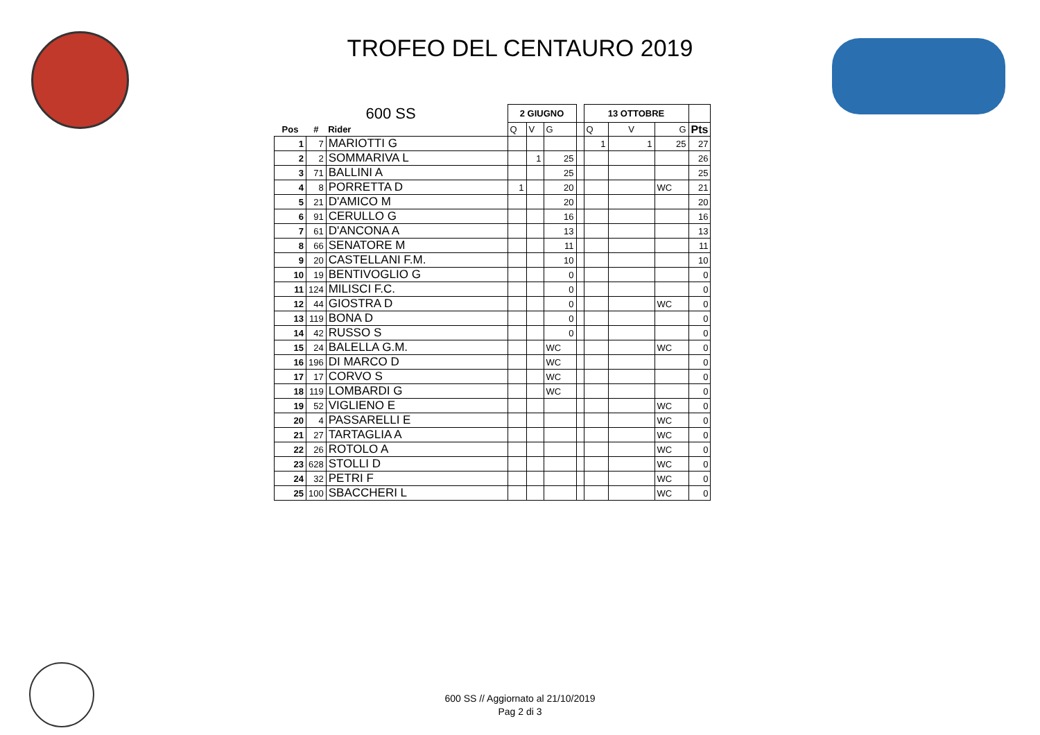TROFEO DEL CENTAURO 2019
| 600 SS | | | 2 GIUGNO | | | | 13 OTTOBRE | | | |
| Pos | # | Rider | Q | V | G | | Q | V | G | Pts |
| 1 | 7 | MARIOTTI G | | | | | 1 | 1 | 25 | 27 |
| 2 | 2 | SOMMARIVA L | | 1 | 25 | | | | | 26 |
| 3 | 71 | BALLINI A | | | 25 | | | | | 25 |
| 4 | 8 | PORRETTA D | 1 | | 20 | | | | WC | 21 |
| 5 | 21 | D'AMICO M | | | 20 | | | | | 20 |
| 6 | 91 | CERULLO G | | | 16 | | | | | 16 |
| 7 | 61 | D'ANCONA A | | | 13 | | | | | 13 |
| 8 | 66 | SENATORE M | | | 11 | | | | | 11 |
| 9 | 20 | CASTELLANI F.M. | | | 10 | | | | | 10 |
| 10 | 19 | BENTIVOGLIO G | | | 0 | | | | | 0 |
| 11 | 124 | MILISCI F.C. | | | 0 | | | | | 0 |
| 12 | 44 | GIOSTRA D | | | 0 | | | | WC | 0 |
| 13 | 119 | BONA D | | | 0 | | | | | 0 |
| 14 | 42 | RUSSO S | | | 0 | | | | | 0 |
| 15 | 24 | BALELLA G.M. | | | WC | | | | WC | 0 |
| 16 | 196 | DI MARCO D | | | WC | | | | | 0 |
| 17 | 17 | CORVO S | | | WC | | | | | 0 |
| 18 | 119 | LOMBARDI G | | | WC | | | | | 0 |
| 19 | 52 | VIGLIENO E | | | | | | | WC | 0 |
| 20 | 4 | PASSARELLI E | | | | | | | WC | 0 |
| 21 | 27 | TARTAGLIA A | | | | | | | WC | 0 |
| 22 | 26 | ROTOLO A | | | | | | | WC | 0 |
| 23 | 628 | STOLLI D | | | | | | | WC | 0 |
| 24 | 32 | PETRI F | | | | | | | WC | 0 |
| 25 | 100 | SBACCHERI L | | | | | | | WC | 0 |
600 SS // Aggiornato al 21/10/2019
Pag 2 di 3